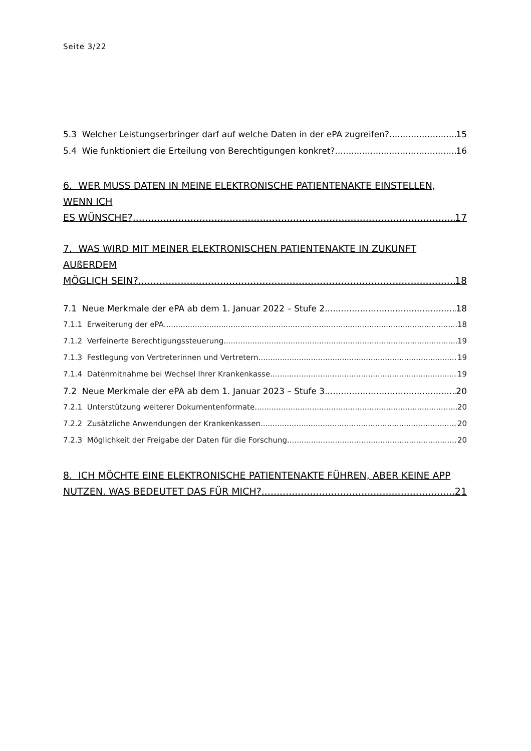Seite 3/22
5.3 Welcher Leistungserbringer darf auf welche Daten in der ePA zugreifen? 15
5.4 Wie funktioniert die Erteilung von Berechtigungen konkret? 16
6. WER MUSS DATEN IN MEINE ELEKTRONISCHE PATIENTENAKTE EINSTELLEN, WENN ICH
ES WÜNSCHE? 17
7. WAS WIRD MIT MEINER ELEKTRONISCHEN PATIENTENAKTE IN ZUKUNFT AUßERDEM
MÖGLICH SEIN? 18
7.1 Neue Merkmale der ePA ab dem 1. Januar 2022 – Stufe 2 18
7.1.1 Erweiterung der ePA 18
7.1.2 Verfeinerte Berechtigungssteuerung 19
7.1.3 Festlegung von Vertreterinnen und Vertretern 19
7.1.4 Datenmitnahme bei Wechsel Ihrer Krankenkasse 19
7.2 Neue Merkmale der ePA ab dem 1. Januar 2023 – Stufe 3 20
7.2.1 Unterstützung weiterer Dokumentenformate 20
7.2.2 Zusätzliche Anwendungen der Krankenkassen 20
7.2.3 Möglichkeit der Freigabe der Daten für die Forschung 20
8. ICH MÖCHTE EINE ELEKTRONISCHE PATIENTENAKTE FÜHREN, ABER KEINE APP
NUTZEN. WAS BEDEUTET DAS FÜR MICH? 21